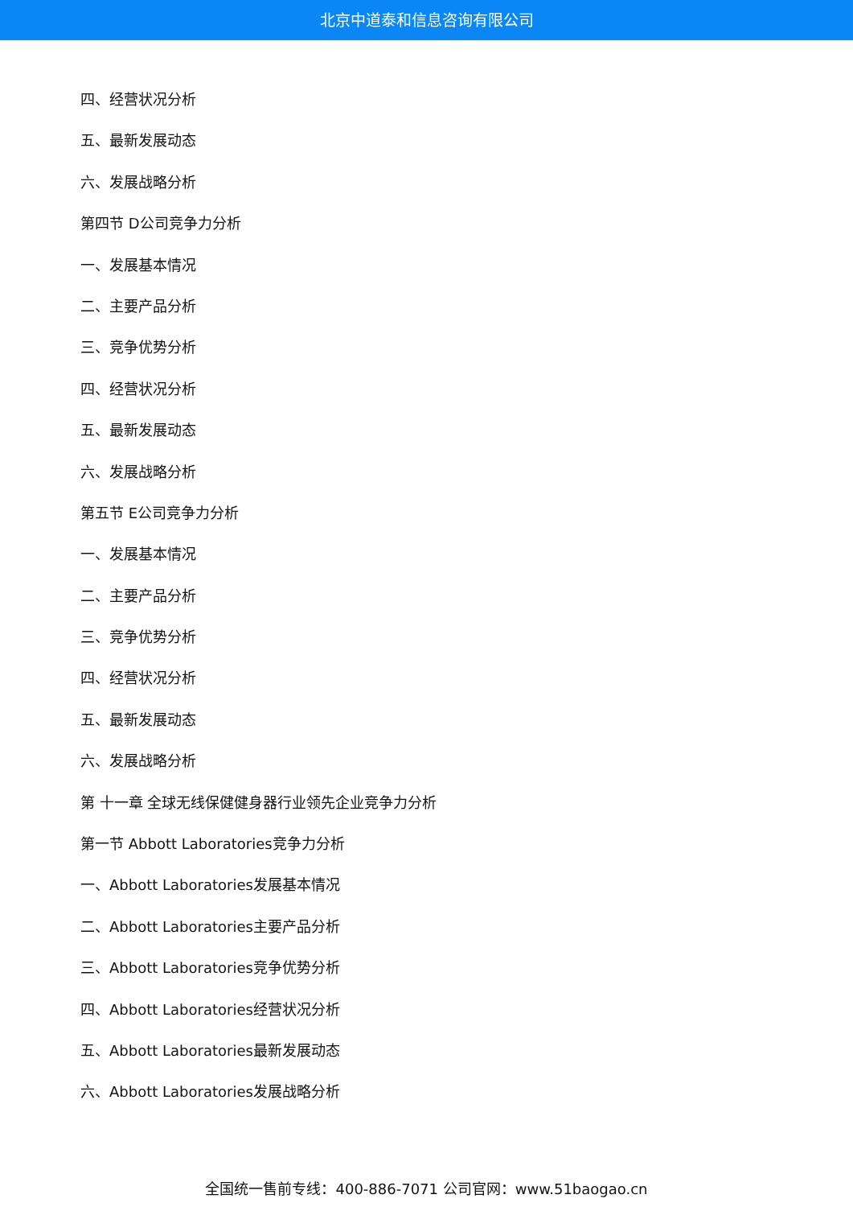北京中道泰和信息咨询有限公司
四、经营状况分析
五、最新发展动态
六、发展战略分析
第四节 D公司竞争力分析
一、发展基本情况
二、主要产品分析
三、竞争优势分析
四、经营状况分析
五、最新发展动态
六、发展战略分析
第五节 E公司竞争力分析
一、发展基本情况
二、主要产品分析
三、竞争优势分析
四、经营状况分析
五、最新发展动态
六、发展战略分析
第 十一章 全球无线保健健身器行业领先企业竞争力分析
第一节 Abbott Laboratories竞争力分析
一、Abbott Laboratories发展基本情况
二、Abbott Laboratories主要产品分析
三、Abbott Laboratories竞争优势分析
四、Abbott Laboratories经营状况分析
五、Abbott Laboratories最新发展动态
六、Abbott Laboratories发展战略分析
全国统一售前专线：400-886-7071 公司官网：www.51baogao.cn